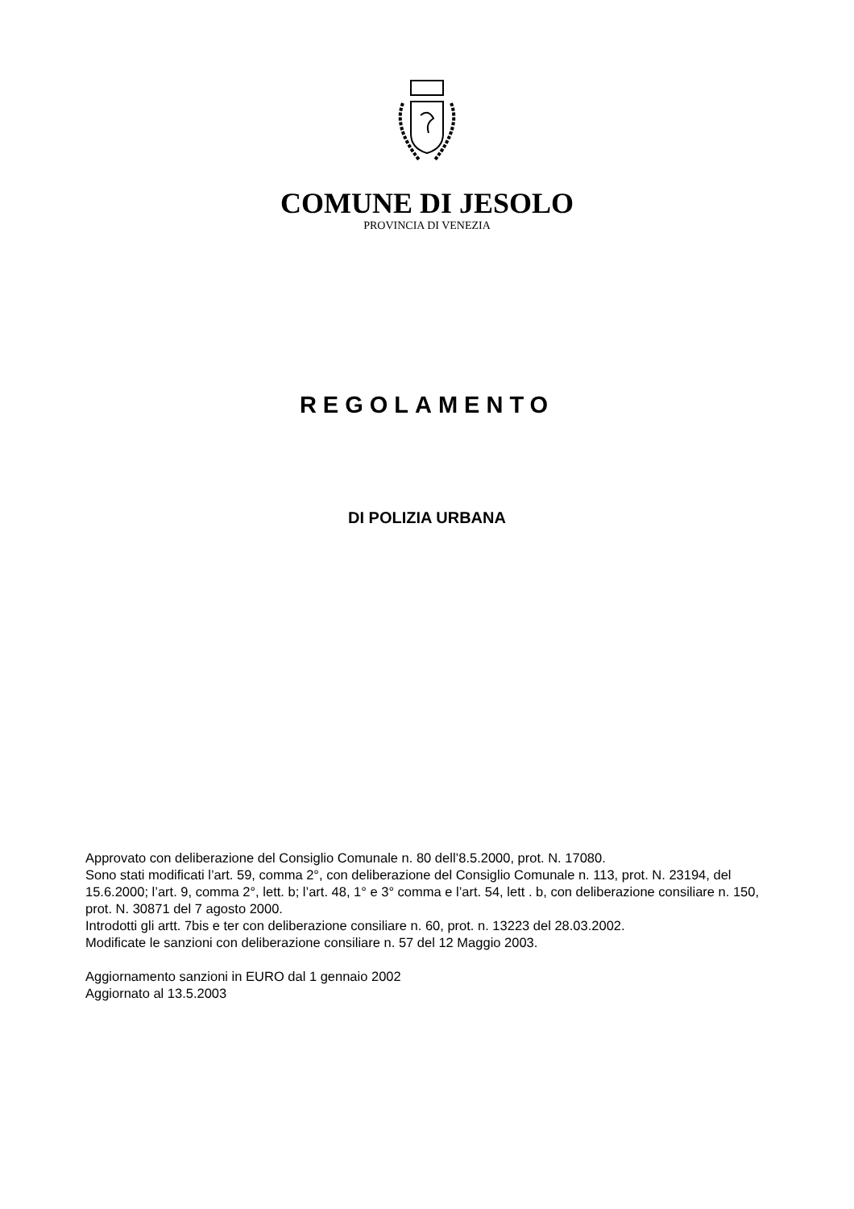COMUNE DI JESOLO
PROVINCIA DI VENEZIA
REGOLAMENTO
DI POLIZIA URBANA
Approvato con deliberazione del Consiglio Comunale n. 80 dell’8.5.2000, prot. N. 17080.
Sono stati modificati l’art. 59, comma 2°, con deliberazione del Consiglio Comunale n. 113, prot. N. 23194, del 15.6.2000; l’art. 9, comma 2°, lett. b; l’art. 48, 1° e 3° comma e l’art. 54, lett . b, con deliberazione consiliare n. 150, prot. N. 30871 del 7 agosto 2000.
Introdotti gli artt. 7bis e ter con deliberazione consiliare n. 60, prot. n. 13223 del 28.03.2002.
Modificate le sanzioni con deliberazione consiliare n. 57 del 12 Maggio 2003.
Aggiornamento sanzioni in EURO dal 1 gennaio 2002
Aggiornato al 13.5.2003